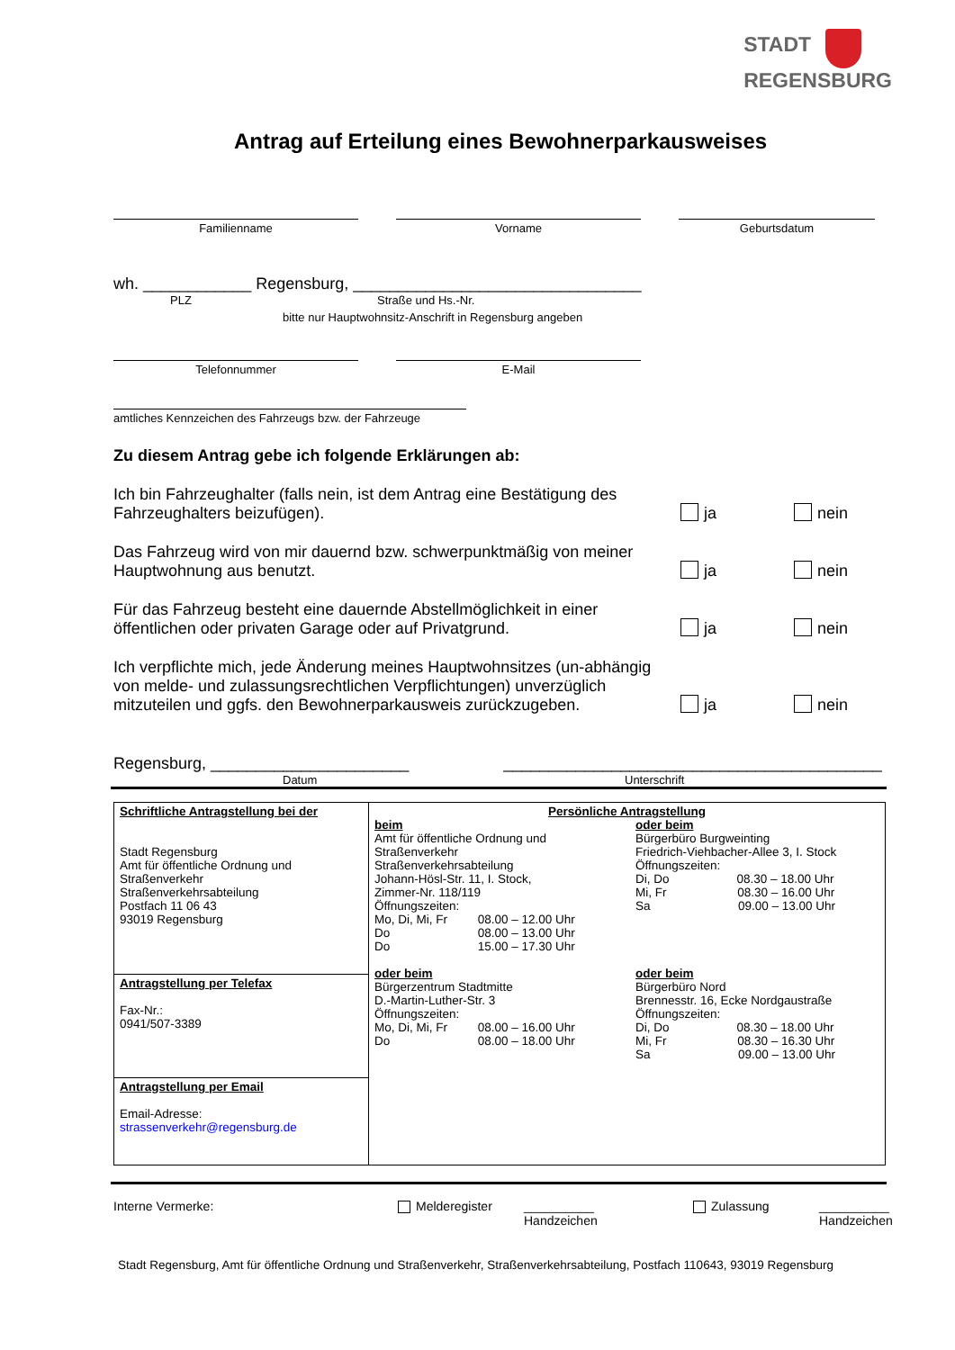STADT
REGENSBURG
Antrag auf Erteilung eines Bewohnerparkausweises
Familienname Vorname Geburtsdatum
wh. ____________ Regensburg, ________________________________
PLZ Straße und Hs.-Nr.
bitte nur Hauptwohnsitz-Anschrift in Regensburg angeben
Telefonnummer E-Mail
amtliches Kennzeichen des Fahrzeugs bzw. der Fahrzeuge
Zu diesem Antrag gebe ich folgende Erklärungen ab:
Ich bin Fahrzeughalter (falls nein, ist dem Antrag eine Bestätigung des Fahrzeughalters beizufügen).
ja
nein
Das Fahrzeug wird von mir dauernd bzw. schwerpunktmäßig von meiner Hauptwohnung aus benutzt.
ja
nein
Für das Fahrzeug besteht eine dauernde Abstellmöglichkeit in einer öffentlichen oder privaten Garage oder auf Privatgrund.
ja
nein
Ich verpflichte mich, jede Änderung meines Hauptwohnsitzes (un-abhängig von melde- und zulassungsrechtlichen Verpflichtungen) unverzüglich mitzuteilen und ggfs. den Bewohnerparkausweis zurückzugeben.
ja
nein
Regensburg, ______________________ __________________________________________
Datum Unterschrift
| Schriftliche Antragstellung bei der Stadt Regensburg Amt für öffentliche Ordnung und Straßenverkehr Straßenverkehrsabteilung Postfach 11 06 43 93019 Regensburg | Persönliche Antragstellung beim Amt für öffentliche Ordnung und Straßenverkehr Straßenverkehrsabteilung Johann-Hösl-Str. 11, I. Stock, Zimmer-Nr. 118/119 Öffnungszeiten: Mo, Di, Mi, Fr 08.00 – 12.00 Uhr Do 08.00 – 13.00 Uhr Do 15.00 – 17.30 Uhr oder beim Bürgerzentrum Stadtmitte D.-Martin-Luther-Str. 3 Öffnungszeiten: Mo, Di, Mi, Fr 08.00 – 16.00 Uhr Do 08.00 – 18.00 Uhr oder beim Bürgerbüro Burgweinting Friedrich-Viehbacher-Allee 3, I. Stock Öffnungszeiten: Di, Do 08.30 – 18.00 Uhr Mi, Fr 08.30 – 16.00 Uhr Sa 09.00 – 13.00 Uhr oder beim Bürgerbüro Nord Brennesstr. 16, Ecke Nordgaustraße Öffnungszeiten: Di, Do 08.30 – 18.00 Uhr Mi, Fr 08.30 – 16.30 Uhr Sa 09.00 – 13.00 Uhr |
| Antragstellung per Telefax Fax-Nr.: 0941/507-3389 | |
| Antragstellung per Email Email-Adresse: strassenverkehr@regensburg.de | |
Interne Vermerke: Melderegister __________
Handzeichen Zulassung __________
Handzeichen
Stadt Regensburg, Amt für öffentliche Ordnung und Straßenverkehr, Straßenverkehrsabteilung, Postfach 110643, 93019 Regensburg